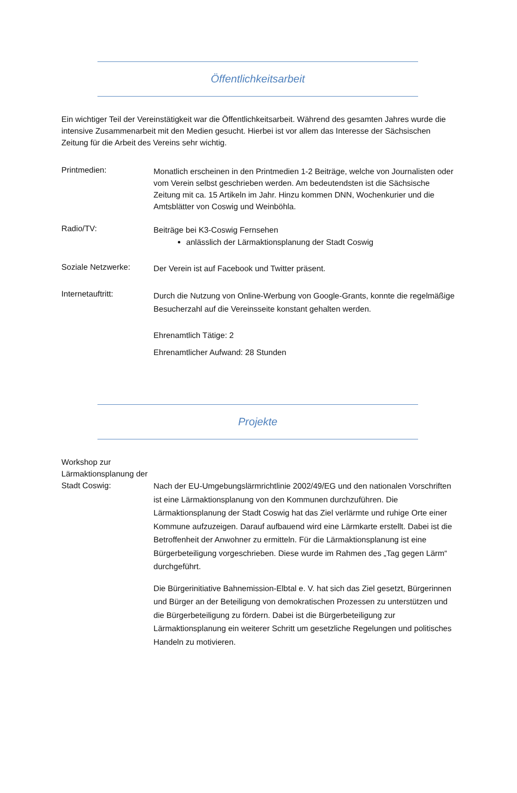Öffentlichkeitsarbeit
Ein wichtiger Teil der Vereinstätigkeit war die Öffentlichkeitsarbeit. Während des gesamten Jahres wurde die intensive Zusammenarbeit mit den Medien gesucht. Hierbei ist vor allem das Interesse der Sächsischen Zeitung für die Arbeit des Vereins sehr wichtig.
Printmedien:
Monatlich erscheinen in den Printmedien 1-2 Beiträge, welche von Journalisten oder vom Verein selbst geschrieben werden. Am bedeutendsten ist die Sächsische Zeitung mit ca. 15 Artikeln im Jahr. Hinzu kommen DNN, Wochenkurier und die Amtsblätter von Coswig und Weinböhla.
Radio/TV:
Beiträge bei K3-Coswig Fernsehen
anlässlich der Lärmaktionsplanung der Stadt Coswig
Soziale Netzwerke:
Der Verein ist auf Facebook und Twitter präsent.
Internetauftritt:
Durch die Nutzung von Online-Werbung von Google-Grants, konnte die regelmäßige Besucherzahl auf die Vereinsseite konstant gehalten werden.
Ehrenamtlich Tätige: 2
Ehrenamtlicher Aufwand: 28 Stunden
Projekte
Workshop zur Lärmaktionsplanung der Stadt Coswig:
Nach der EU-Umgebungslärmrichtlinie 2002/49/EG und den nationalen Vorschriften ist eine Lärmaktionsplanung von den Kommunen durchzuführen. Die Lärmaktionsplanung der Stadt Coswig hat das Ziel verlärmte und ruhige Orte einer Kommune aufzuzeigen. Darauf aufbauend wird eine Lärmkarte erstellt. Dabei ist die Betroffenheit der Anwohner zu ermitteln. Für die Lärmaktionsplanung ist eine Bürgerbeteiligung vorgeschrieben. Diese wurde im Rahmen des „Tag gegen Lärm“ durchgeführt.
Die Bürgerinitiative Bahnemission-Elbtal e. V. hat sich das Ziel gesetzt, Bürgerinnen und Bürger an der Beteiligung von demokratischen Prozessen zu unterstützen und die Bürgerbeteiligung zu fördern. Dabei ist die Bürgerbeteiligung zur Lärmaktionsplanung ein weiterer Schritt um gesetzliche Regelungen und politisches Handeln zu motivieren.